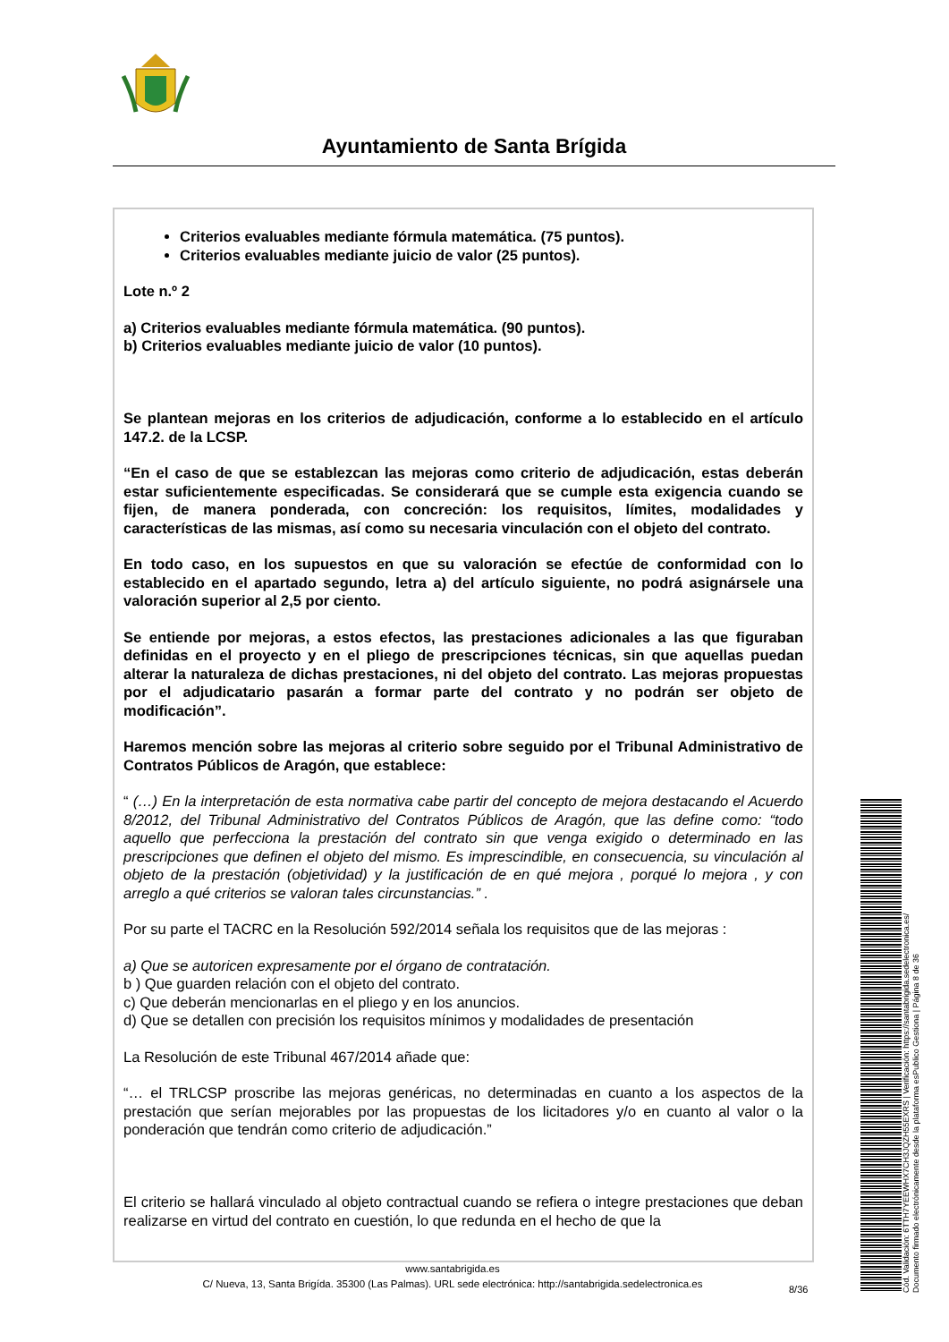Ayuntamiento de Santa Brígida
Criterios evaluables mediante fórmula matemática. (75 puntos).
Criterios evaluables mediante juicio de valor (25 puntos).
Lote n.º 2
a) Criterios evaluables mediante fórmula matemática. (90 puntos).
b) Criterios evaluables mediante juicio de valor (10 puntos).
Se plantean mejoras en los criterios de adjudicación, conforme a lo establecido en el artículo 147.2. de la LCSP.
“En el caso de que se establezcan las mejoras como criterio de adjudicación, estas deberán estar suficientemente especificadas. Se considerará que se cumple esta exigencia cuando se fijen, de manera ponderada, con concreción: los requisitos, límites, modalidades y características de las mismas, así como su necesaria vinculación con el objeto del contrato.
En todo caso, en los supuestos en que su valoración se efectúe de conformidad con lo establecido en el apartado segundo, letra a) del artículo siguiente, no podrá asignársele una valoración superior al 2,5 por ciento.
Se entiende por mejoras, a estos efectos, las prestaciones adicionales a las que figuraban definidas en el proyecto y en el pliego de prescripciones técnicas, sin que aquellas puedan alterar la naturaleza de dichas prestaciones, ni del objeto del contrato. Las mejoras propuestas por el adjudicatario pasarán a formar parte del contrato y no podrán ser objeto de modificación”.
Haremos mención sobre las mejoras al criterio sobre seguido por el Tribunal Administrativo de Contratos Públicos de Aragón, que establece:
“ (…) En la interpretación de esta normativa cabe partir del concepto de mejora destacando el Acuerdo 8/2012, del Tribunal Administrativo del Contratos Públicos de Aragón, que las define como: “todo aquello que perfecciona la prestación del contrato sin que venga exigido o determinado en las prescripciones que definen el objeto del mismo. Es imprescindible, en consecuencia, su vinculación al objeto de la prestación (objetividad) y la justificación de en qué mejora , porqué lo mejora , y con arreglo a qué criterios se valoran tales circunstancias.” .
Por su parte el TACRC en la Resolución 592/2014 señala los requisitos que de las mejoras :
a) Que se autoricen expresamente por el órgano de contratación.
b ) Que guarden relación con el objeto del contrato.
c) Que deberán mencionarlas en el pliego y en los anuncios.
d) Que se detallen con precisión los requisitos mínimos y modalidades de presentación
La Resolución de este Tribunal 467/2014 añade que:
“… el TRLCSP proscribe las mejoras genéricas, no determinadas en cuanto a los aspectos de la prestación que serían mejorables por las propuestas de los licitadores y/o en cuanto al valor o la ponderación que tendrán como criterio de adjudicación.”
El criterio se hallará vinculado al objeto contractual cuando se refiera o integre prestaciones que deban realizarse en virtud del contrato en cuestión, lo que redunda en el hecho de que la
www.santabrigida.es
C/ Nueva, 13, Santa Brigída. 35300 (Las Palmas). URL sede electrónica: http://santabrigida.sedelectronica.es
8/36
Cód. Validación: 6TTH7YEEWHX7CH3JQZH55EXRS | Verificación: https://santabrigida.sedelectronica.es/
Documento firmado electrónicamente desde la plataforma esPublico Gestiona | Página 8 de 36